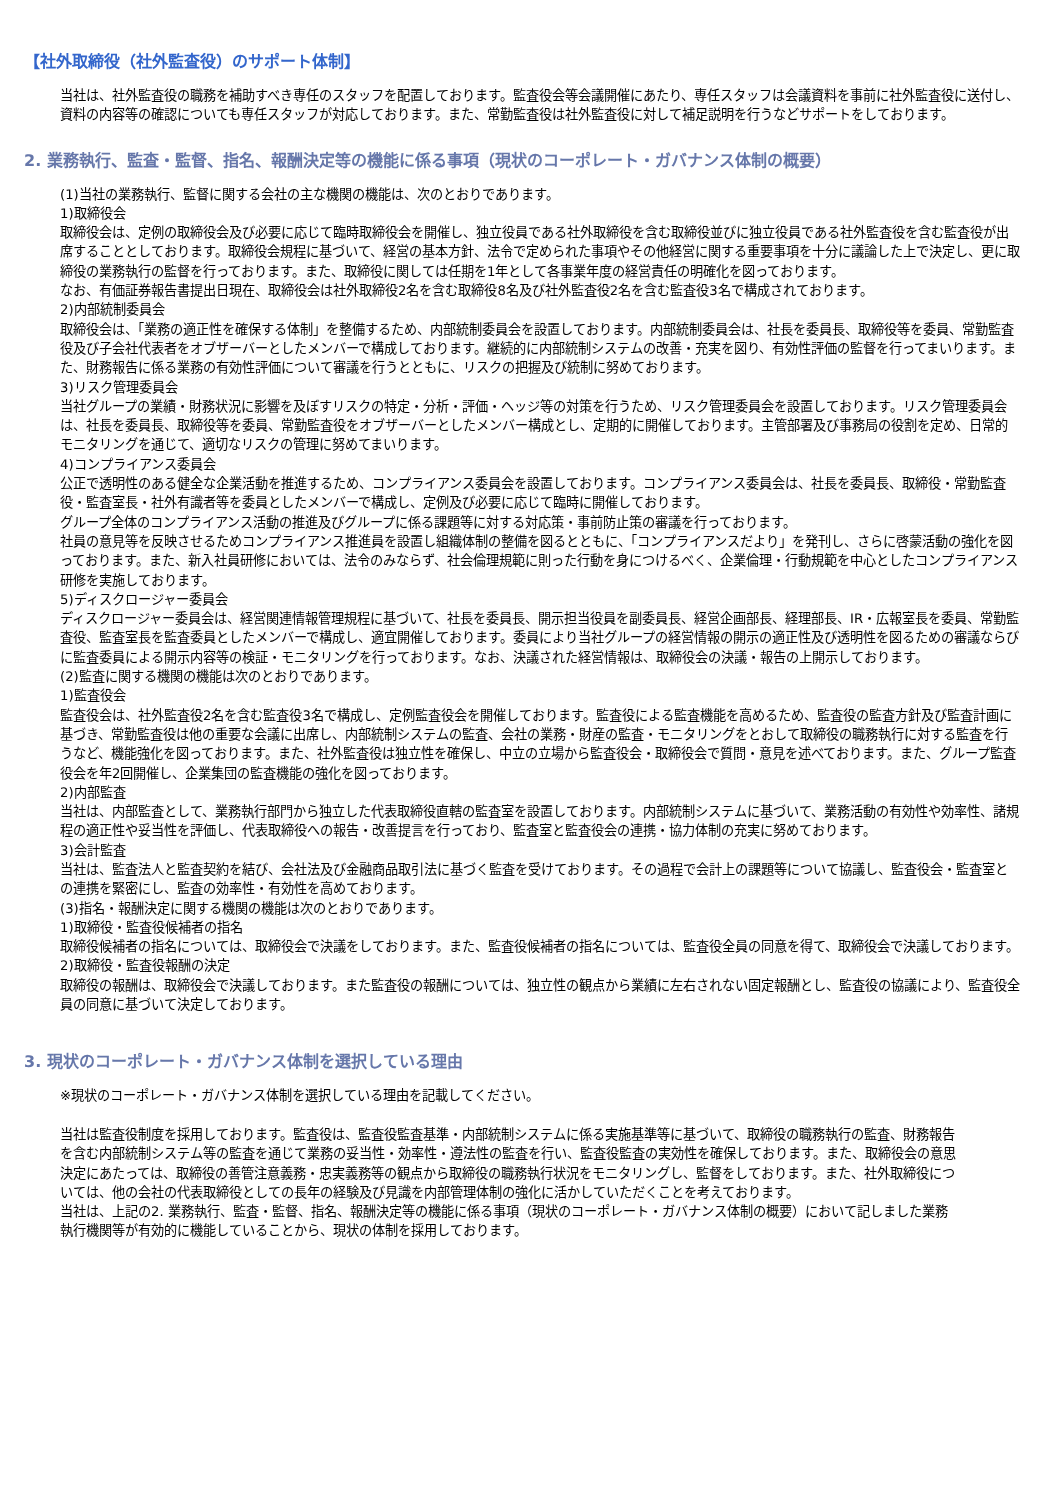【社外取締役（社外監査役）のサポート体制】
当社は、社外監査役の職務を補助すべき専任のスタッフを配置しております。監査役会等会議開催にあたり、専任スタッフは会議資料を事前に社外監査役に送付し、資料の内容等の確認についても専任スタッフが対応しております。また、常勤監査役は社外監査役に対して補足説明を行うなどサポートをしております。
2. 業務執行、監査・監督、指名、報酬決定等の機能に係る事項（現状のコーポレート・ガバナンス体制の概要）
(1)当社の業務執行、監督に関する会社の主な機関の機能は、次のとおりであります。
1)取締役会
取締役会は、定例の取締役会及び必要に応じて臨時取締役会を開催し、独立役員である社外取締役を含む取締役並びに独立役員である社外監査役を含む監査役が出席することとしております。取締役会規程に基づいて、経営の基本方針、法令で定められた事項やその他経営に関する重要事項を十分に議論した上で決定し、更に取締役の業務執行の監督を行っております。また、取締役に関しては任期を1年として各事業年度の経営責任の明確化を図っております。
なお、有価証券報告書提出日現在、取締役会は社外取締役2名を含む取締役8名及び社外監査役2名を含む監査役3名で構成されております。
2)内部統制委員会
取締役会は、「業務の適正性を確保する体制」を整備するため、内部統制委員会を設置しております。内部統制委員会は、社長を委員長、取締役等を委員、常勤監査役及び子会社代表者をオブザーバーとしたメンバーで構成しております。継続的に内部統制システムの改善・充実を図り、有効性評価の監督を行ってまいります。また、財務報告に係る業務の有効性評価について審議を行うとともに、リスクの把握及び統制に努めております。
3)リスク管理委員会
当社グループの業績・財務状況に影響を及ぼすリスクの特定・分析・評価・ヘッジ等の対策を行うため、リスク管理委員会を設置しております。リスク管理委員会は、社長を委員長、取締役等を委員、常勤監査役をオブザーバーとしたメンバー構成とし、定期的に開催しております。主管部署及び事務局の役割を定め、日常的モニタリングを通じて、適切なリスクの管理に努めてまいります。
4)コンプライアンス委員会
公正で透明性のある健全な企業活動を推進するため、コンプライアンス委員会を設置しております。コンプライアンス委員会は、社長を委員長、取締役・常勤監査役・監査室長・社外有識者等を委員としたメンバーで構成し、定例及び必要に応じて臨時に開催しております。
グループ全体のコンプライアンス活動の推進及びグループに係る課題等に対する対応策・事前防止策の審議を行っております。
社員の意見等を反映させるためコンプライアンス推進員を設置し組織体制の整備を図るとともに、「コンプライアンスだより」を発刊し、さらに啓蒙活動の強化を図っております。また、新入社員研修においては、法令のみならず、社会倫理規範に則った行動を身につけるべく、企業倫理・行動規範を中心としたコンプライアンス研修を実施しております。
5)ディスクロージャー委員会
ディスクロージャー委員会は、経営関連情報管理規程に基づいて、社長を委員長、開示担当役員を副委員長、経営企画部長、経理部長、IR・広報室長を委員、常勤監査役、監査室長を監査委員としたメンバーで構成し、適宜開催しております。委員により当社グループの経営情報の開示の適正性及び透明性を図るための審議ならびに監査委員による開示内容等の検証・モニタリングを行っております。なお、決議された経営情報は、取締役会の決議・報告の上開示しております。
(2)監査に関する機関の機能は次のとおりであります。
1)監査役会
監査役会は、社外監査役2名を含む監査役3名で構成し、定例監査役会を開催しております。監査役による監査機能を高めるため、監査役の監査方針及び監査計画に基づき、常勤監査役は他の重要な会議に出席し、内部統制システムの監査、会社の業務・財産の監査・モニタリングをとおして取締役の職務執行に対する監査を行うなど、機能強化を図っております。また、社外監査役は独立性を確保し、中立の立場から監査役会・取締役会で質問・意見を述べております。また、グループ監査役会を年2回開催し、企業集団の監査機能の強化を図っております。
2)内部監査
当社は、内部監査として、業務執行部門から独立した代表取締役直轄の監査室を設置しております。内部統制システムに基づいて、業務活動の有効性や効率性、諸規程の適正性や妥当性を評価し、代表取締役への報告・改善提言を行っており、監査室と監査役会の連携・協力体制の充実に努めております。
3)会計監査
当社は、監査法人と監査契約を結び、会社法及び金融商品取引法に基づく監査を受けております。その過程で会計上の課題等について協議し、監査役会・監査室との連携を緊密にし、監査の効率性・有効性を高めております。
(3)指名・報酬決定に関する機関の機能は次のとおりであります。
1)取締役・監査役候補者の指名
取締役候補者の指名については、取締役会で決議をしております。また、監査役候補者の指名については、監査役全員の同意を得て、取締役会で決議しております。
2)取締役・監査役報酬の決定
取締役の報酬は、取締役会で決議しております。また監査役の報酬については、独立性の観点から業績に左右されない固定報酬とし、監査役の協議により、監査役全員の同意に基づいて決定しております。
3. 現状のコーポレート・ガバナンス体制を選択している理由
※現状のコーポレート・ガバナンス体制を選択している理由を記載してください。
当社は監査役制度を採用しております。監査役は、監査役監査基準・内部統制システムに係る実施基準等に基づいて、取締役の職務執行の監査、財務報告を含む内部統制システム等の監査を通じて業務の妥当性・効率性・遵法性の監査を行い、監査役監査の実効性を確保しております。また、取締役会の意思決定にあたっては、取締役の善管注意義務・忠実義務等の観点から取締役の職務執行状況をモニタリングし、監督をしております。また、社外取締役については、他の会社の代表取締役としての長年の経験及び見識を内部管理体制の強化に活かしていただくことを考えております。
当社は、上記の2. 業務執行、監査・監督、指名、報酬決定等の機能に係る事項（現状のコーポレート・ガバナンス体制の概要）において記しました業務執行機関等が有効的に機能していることから、現状の体制を採用しております。